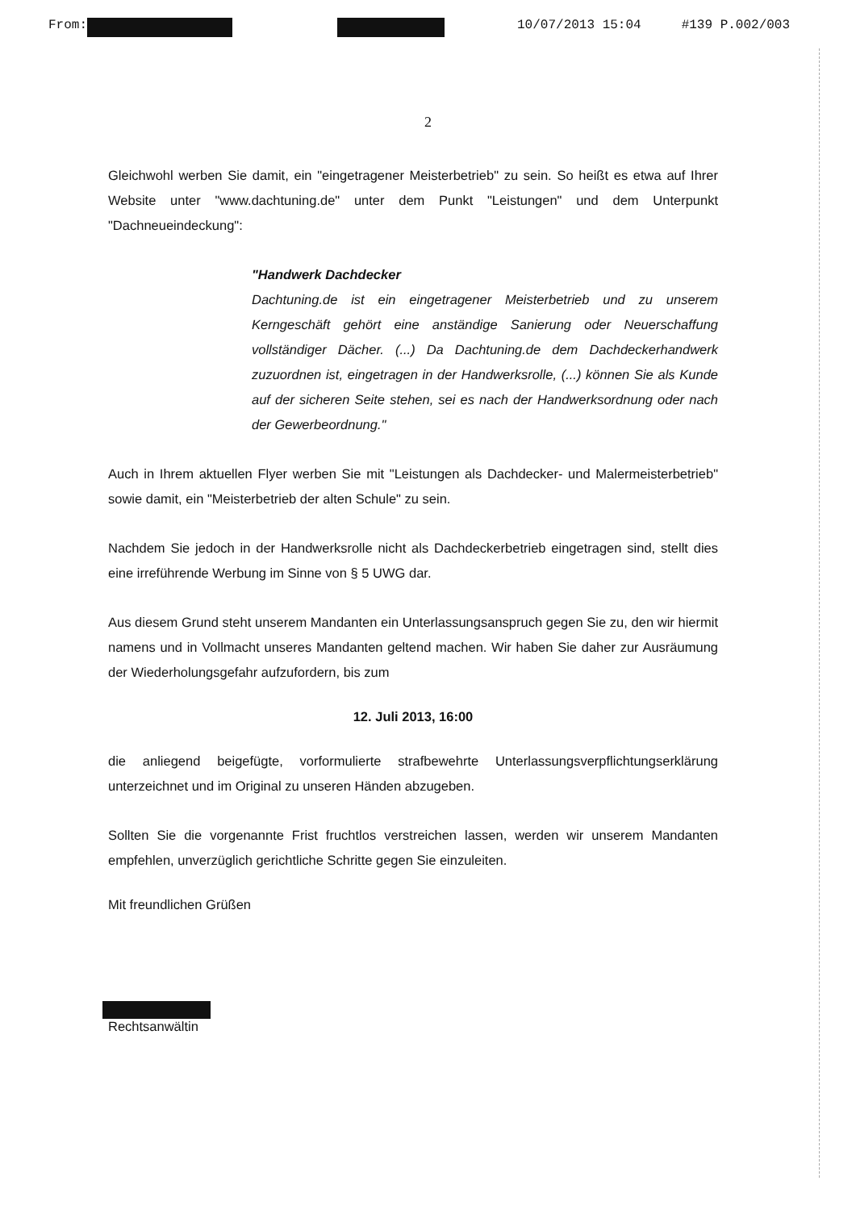From: 10/07/2013 15:04 #139 P.002/003
2
Gleichwohl werben Sie damit, ein "eingetragener Meisterbetrieb" zu sein. So heißt es etwa auf Ihrer Website unter "www.dachtuning.de" unter dem Punkt "Leistungen" und dem Unterpunkt "Dachneueindeckung":
"Handwerk Dachdecker
Dachtuning.de ist ein eingetragener Meisterbetrieb und zu unserem Kerngeschäft gehört eine anständige Sanierung oder Neuerschaffung vollständiger Dächer. (...) Da Dachtuning.de dem Dachdeckerhandwerk zuzuordnen ist, eingetragen in der Handwerksrolle, (...) können Sie als Kunde auf der sicheren Seite stehen, sei es nach der Handwerksordnung oder nach der Gewerbeordnung."
Auch in Ihrem aktuellen Flyer werben Sie mit "Leistungen als Dachdecker- und Malermeisterbetrieb" sowie damit, ein "Meisterbetrieb der alten Schule" zu sein.
Nachdem Sie jedoch in der Handwerksrolle nicht als Dachdeckerbetrieb eingetragen sind, stellt dies eine irreführende Werbung im Sinne von § 5 UWG dar.
Aus diesem Grund steht unserem Mandanten ein Unterlassungsanspruch gegen Sie zu, den wir hiermit namens und in Vollmacht unseres Mandanten geltend machen. Wir haben Sie daher zur Ausräumung der Wiederholungsgefahr aufzufordern, bis zum
12. Juli 2013, 16:00
die anliegend beigefügte, vorformulierte strafbewehrte Unterlassungsverpflichtungserklärung unterzeichnet und im Original zu unseren Händen abzugeben.
Sollten Sie die vorgenannte Frist fruchtlos verstreichen lassen, werden wir unserem Mandanten empfehlen, unverzüglich gerichtliche Schritte gegen Sie einzuleiten.
Mit freundlichen Grüßen
Rechtsanwältin